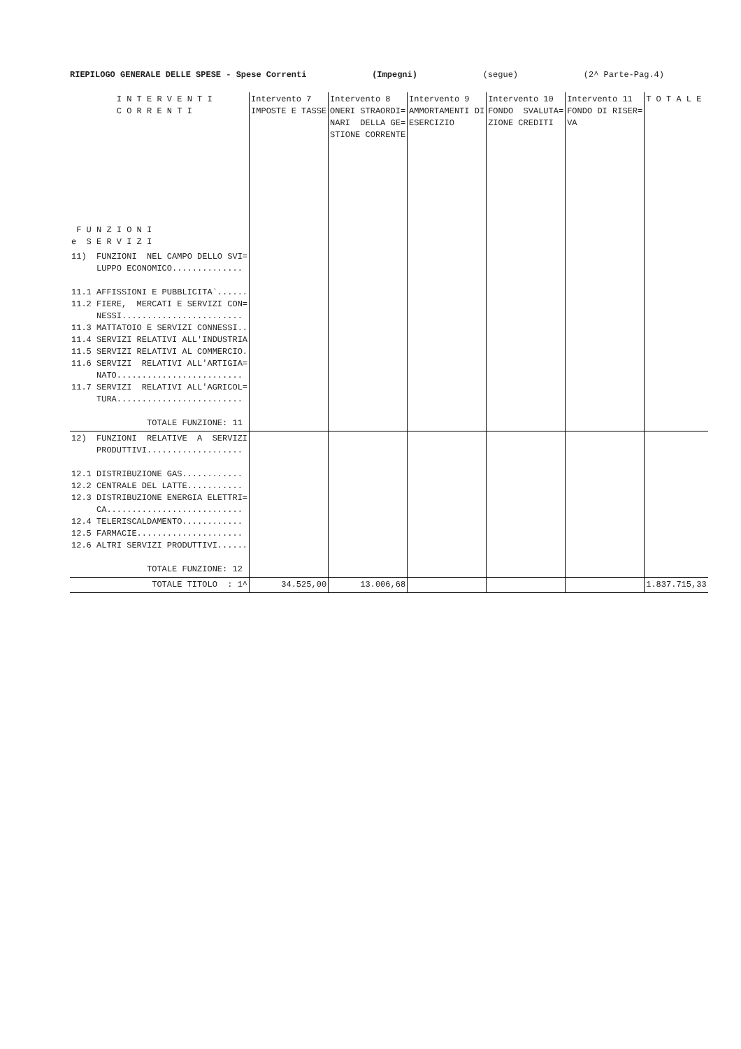RIEPILOGO GENERALE DELLE SPESE - Spese Correnti (Impegni) (segue) (2^ Parte-Pag.4)
| I N T E R V E N T I C O R R E N T I F U N Z I O N I e S E R V I Z I | Intervento 7 IMPOSTE E TASSE | Intervento 8 ONERI STRAORDI= NARI DELLA GE= STIONE CORRENTE | Intervento 9 AMMORTAMENTI DI ESERCIZIO | Intervento 10 FONDO SVALUTA= ZIONE CREDITI | Intervento 11 FONDO DI RISER= VA | T O T A L E |
| --- | --- | --- | --- | --- | --- | --- |
| 11) FUNZIONI NEL CAMPO DELLO SVI= LUPPO ECONOMICO.............. 11.1 AFFISSIONI E PUBBLICITA`...... 11.2 FIERE, MERCATI E SERVIZI CON= NESSI........................ 11.3 MATTATOIO E SERVIZI CONNESSI.. 11.4 SERVIZI RELATIVI ALL'INDUSTRIA 11.5 SERVIZI RELATIVI AL COMMERCIO. 11.6 SERVIZI RELATIVI ALL'ARTIGIA= NATO......................... 11.7 SERVIZI RELATIVI ALL'AGRICOL= TURA......................... TOTALE FUNZIONE: 11 | | | | | | |
| 12) FUNZIONI RELATIVE A SERVIZI PRODUTTIVI................... 12.1 DISTRIBUZIONE GAS............ 12.2 CENTRALE DEL LATTE........... 12.3 DISTRIBUZIONE ENERGIA ELETTRI= CA........................... 12.4 TELERISCALDAMENTO............ 12.5 FARMACIE..................... 12.6 ALTRI SERVIZI PRODUTTIVI...... TOTALE FUNZIONE: 12 | | | | | | |
| TOTALE TITOLO : 1^ | 34.525,00 | 13.006,68 | | | | 1.837.715,33 |